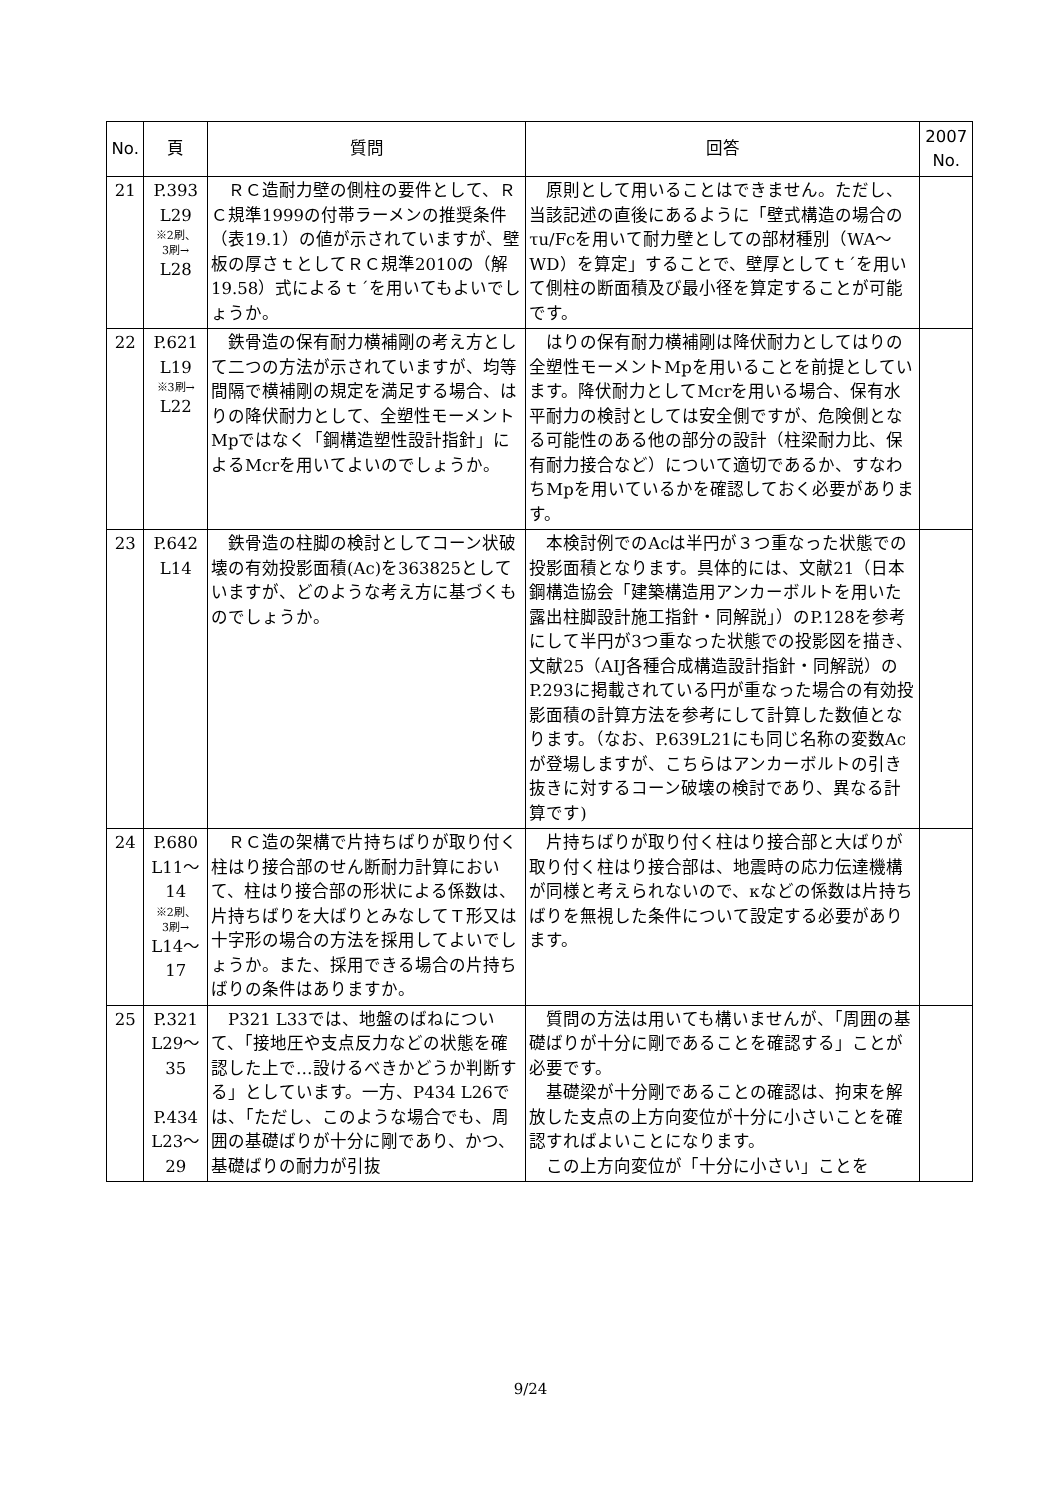| No. | 頁 | 質問 | 回答 | 2007 No. |
| --- | --- | --- | --- | --- |
| 21 | P.393 L29 ※2刷、 3刷→ L28 | ＲＣ造耐力壁の側柱の要件として、ＲＣ規準1999の付帯ラーメンの推奨条件（表19.1）の値が示されていますが、壁板の厚さｔとしてＲＣ規準2010の（解19.58）式によるｔ´を用いてもよいでしょうか。 | 原則として用いることはできません。ただし、当該記述の直後にあるように「壁式構造の場合のτu/Fcを用いて耐力壁としての部材種別（WA～WD）を算定」することで、壁厚としてｔ´を用いて側柱の断面積及び最小径を算定することが可能です。 | |
| 22 | P.621 L19 ※3刷→ L22 | 鉄骨造の保有耐力横補剛の考え方として二つの方法が示されていますが、均等間隔で横補剛の規定を満足する場合、はりの降伏耐力として、全塑性モーメントMpではなく「鋼構造塑性設計指針」によるMcrを用いてよいのでしょうか。 | はりの保有耐力横補剛は降伏耐力としてはりの全塑性モーメントMpを用いることを前提としています。降伏耐力としてMcrを用いる場合、保有水平耐力の検討としては安全側ですが、危険側となる可能性のある他の部分の設計（柱梁耐力比、保有耐力接合など）について適切であるか、すなわちMpを用いているかを確認しておく必要があります。 | |
| 23 | P.642 L14 | 鉄骨造の柱脚の検討としてコーン状破壊の有効投影面積(Ac)を363825としていますが、どのような考え方に基づくものでしょうか。 | 本検討例でのAcは半円が３つ重なった状態での投影面積となります。具体的には、文献21（日本鋼構造協会「建築構造用アンカーボルトを用いた露出柱脚設計施工指針・同解説」）のP.128を参考にして半円が3つ重なった状態での投影図を描き、文献25（AIJ各種合成構造設計指針・同解説）のP.293に掲載されている円が重なった場合の有効投影面積の計算方法を参考にして計算した数値となります。（なお、P.639L21にも同じ名称の変数Acが登場しますが、こちらはアンカーボルトの引き抜きに対するコーン破壊の検討であり、異なる計算です) | |
| 24 | P.680 L11～ 14 ※2刷、 3刷→ L14～ 17 | ＲＣ造の架構で片持ちばりが取り付く柱はり接合部のせん断耐力計算において、柱はり接合部の形状による係数は、片持ちばりを大ばりとみなしてＴ形又は十字形の場合の方法を採用してよいでしょうか。また、採用できる場合の片持ちばりの条件はありますか。 | 片持ちばりが取り付く柱はり接合部と大ばりが取り付く柱はり接合部は、地震時の応力伝達機構が同様と考えられないので、κなどの係数は片持ちばりを無視した条件について設定する必要があります。 | |
| 25 | P.321 L29～ 35 P.434 L23～ 29 | P321 L33では、地盤のばねについて、「接地圧や支点反力などの状態を確認した上で…設けるべきかどうか判断する」としています。一方、P434 L26では、「ただし、このような場合でも、周囲の基礎ばりが十分に剛であり、かつ、基礎ばりの耐力が引抜 | 質問の方法は用いても構いませんが、「周囲の基礎ばりが十分に剛であることを確認する」ことが必要です。 基礎梁が十分剛であることの確認は、拘束を解放した支点の上方向変位が十分に小さいことを確認すればよいことになります。 この上方向変位が「十分に小さい」ことを | |
9/24